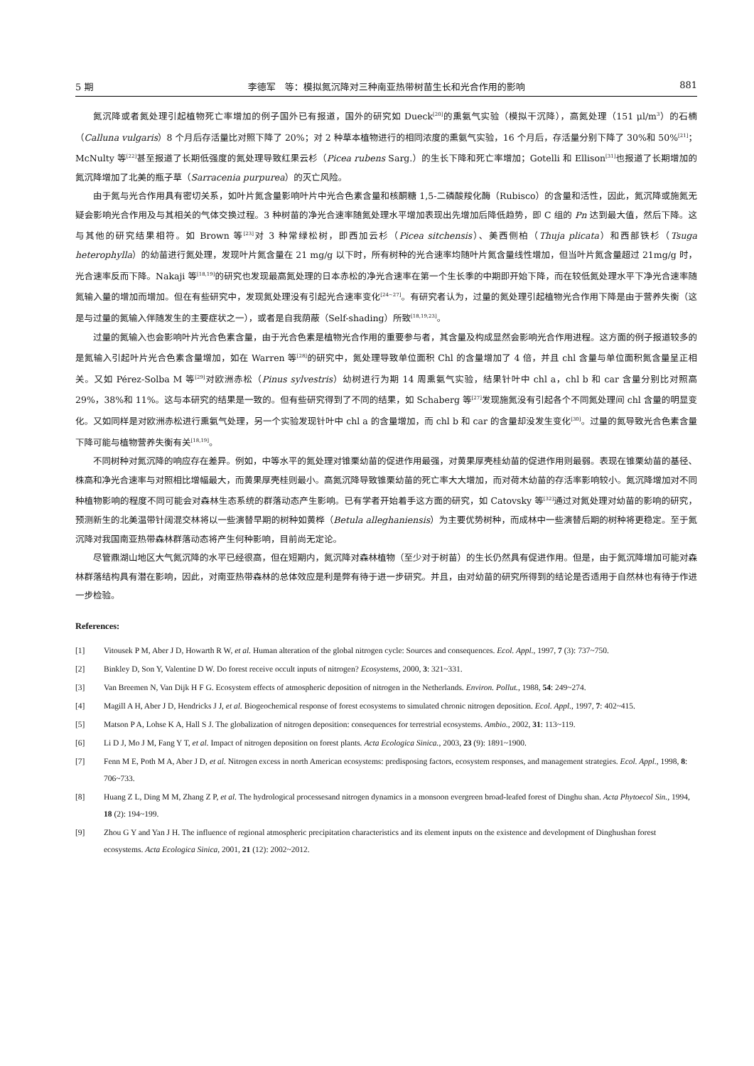5 期 李德军　等：模拟氮沉降对三种南亚热带树苗生长和光合作用的影响 881
氮沉降或者氮处理引起植物死亡率增加的例子国外已有报道，国外的研究如 Dueck<sup>[20]</sup>的熏氨气实验（模拟干沉降），高氮处理（151 μl/m<sup>3</sup>）的石楠（Calluna vulgaris）8 个月后存活量比对照下降了 20%；对 2 种草本植物进行的相同浓度的熏氨气实验，16 个月后，存活量分别下降了 30%和 50%<sup>[21]</sup>；McNulty 等<sup>[22]</sup>甚至报道了长期低强度的氮处理导致红果云杉（Picea rubens Sarg.）的生长下降和死亡率增加；Gotelli 和 Ellison<sup>[31]</sup>也报道了长期增加的氮沉降增加了北美的瓶子草（Sarracenia purpurea）的灭亡风险。
由于氮与光合作用具有密切关系，如叶片氮含量影响叶片中光合色素含量和核酮糖 1,5-二磷酸羧化酶（Rubisco）的含量和活性，因此，氮沉降或施氮无疑会影响光合作用及与其相关的气体交换过程。3 种树苗的净光合速率随氮处理水平增加表现出先增加后降低趋势，即 C 组的 Pn 达到最大值，然后下降。这与其他的研究结果相符。如 Brown 等<sup>[23]</sup>对 3 种常绿松树，即西加云杉（Picea sitchensis）、美西侧柏（Thuja plicata）和西部铁杉（Tsuga heterophylla）的幼苗进行氮处理，发现叶片氮含量在 21 mg/g 以下时，所有树种的光合速率均随叶片氮含量线性增加，但当叶片氮含量超过 21mg/g 时，光合速率反而下降。Nakaji 等<sup>[18,19]</sup>的研究也发现最高氮处理的日本赤松的净光合速率在第一个生长季的中期即开始下降，而在较低氮处理水平下净光合速率随氮输入量的增加而增加。但在有些研究中，发现氮处理没有引起光合速率变化<sup>[24~27]</sup>。有研究者认为，过量的氮处理引起植物光合作用下降是由于营养失衡（这是与过量的氮输入伴随发生的主要症状之一），或者是自我荫蔽（Self-shading）所致<sup>[18,19,23]</sup>。
过量的氮输入也会影响叶片光合色素含量，由于光合色素是植物光合作用的重要参与者，其含量及构成显然会影响光合作用进程。这方面的例子报道较多的是氮输入引起叶片光合色素含量增加，如在 Warren 等<sup>[28]</sup>的研究中，氮处理导致单位面积 Chl 的含量增加了 4 倍，并且 chl 含量与单位面积氮含量呈正相关。又如 Pérez-Solba M 等<sup>[29]</sup>对欧洲赤松（Pinus sylvestris）幼树进行为期 14 周熏氨气实验，结果针叶中 chl a，chl b 和 car 含量分别比对照高 29%，38%和 11%。这与本研究的结果是一致的。但有些研究得到了不同的结果，如 Schaberg 等<sup>[27]</sup>发现施氮没有引起各个不同氮处理间 chl 含量的明显变化。又如同样是对欧洲赤松进行熏氨气处理，另一个实验发现针叶中 chl a 的含量增加，而 chl b 和 car 的含量却没发生变化<sup>[30]</sup>。过量的氮导致光合色素含量下降可能与植物营养失衡有关<sup>[18,19]</sup>。
不同树种对氮沉降的响应存在差异。例如，中等水平的氮处理对锥栗幼苗的促进作用最强，对黄果厚壳桂幼苗的促进作用则最弱。表现在锥栗幼苗的基径、株高和净光合速率与对照相比增幅最大，而黄果厚壳桂则最小。高氮沉降导致锥栗幼苗的死亡率大大增加，而对荷木幼苗的存活率影响较小。氮沉降增加对不同种植物影响的程度不同可能会对森林生态系统的群落动态产生影响。已有学者开始着手这方面的研究，如 Catovsky 等<sup>[32]</sup>通过对氮处理对幼苗的影响的研究，预测新生的北美温带针阔混交林将以一些演替早期的树种如黄桦（Betula alleghaniensis）为主要优势树种，而成林中一些演替后期的树种将更稳定。至于氮沉降对我国南亚热带森林群落动态将产生何种影响，目前尚无定论。
尽管鼎湖山地区大气氮沉降的水平已经很高，但在短期内，氮沉降对森林植物（至少对于树苗）的生长仍然具有促进作用。但是，由于氮沉降增加可能对森林群落结构具有潜在影响，因此，对南亚热带森林的总体效应是利是弊有待于进一步研究。并且，由对幼苗的研究所得到的结论是否适用于自然林也有待于作进一步检验。
References:
[1] Vitousek P M, Aber J D, Howarth R W, et al. Human alteration of the global nitrogen cycle: Sources and consequences. Ecol. Appl., 1997, 7 (3): 737~750.
[2] Binkley D, Son Y, Valentine D W. Do forest receive occult inputs of nitrogen? Ecosystems, 2000, 3: 321~331.
[3] Van Breemen N, Van Dijk H F G. Ecosystem effects of atmospheric deposition of nitrogen in the Netherlands. Environ. Pollut., 1988, 54: 249~274.
[4] Magill A H, Aber J D, Hendricks J J, et al. Biogeochemical response of forest ecosystems to simulated chronic nitrogen deposition. Ecol. Appl., 1997, 7: 402~415.
[5] Matson P A, Lohse K A, Hall S J. The globalization of nitrogen deposition: consequences for terrestrial ecosystems. Ambio., 2002, 31: 113~119.
[6] Li D J, Mo J M, Fang Y T, et al. Impact of nitrogen deposition on forest plants. Acta Ecologica Sinica., 2003, 23 (9): 1891~1900.
[7] Fenn M E, Poth M A, Aber J D, et al. Nitrogen excess in north American ecosystems: predisposing factors, ecosystem responses, and management strategies. Ecol. Appl., 1998, 8: 706~733.
[8] Huang Z L, Ding M M, Zhang Z P, et al. The hydrological processesand nitrogen dynamics in a monsoon evergreen broad-leafed forest of Dinghu shan. Acta Phytoecol Sin., 1994, 18 (2): 194~199.
[9] Zhou G Y and Yan J H. The influence of regional atmospheric precipitation characteristics and its element inputs on the existence and development of Dinghushan forest ecosystems. Acta Ecologica Sinica, 2001, 21 (12): 2002~2012.